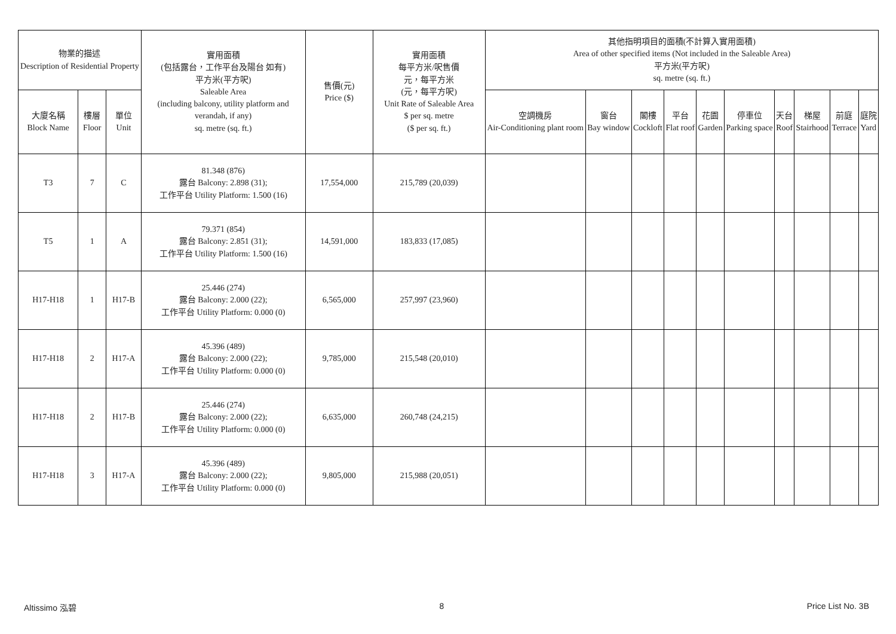| 物業的描述 Description of Residential Property | | | 實用面積 (包括露台，工作平台及陽台 如有) 平方米(平方呎) Saleable Area (including balcony, utility platform and verandah, if any) sq. metre (sq. ft.) | 售價(元) Price ($) | 實用面積 每平方米/呎售價 元，每平方米 (元，每平方呎) Unit Rate of Saleable Area $ per sq. metre ($ per sq. ft.) | 其他指明項目的面積(不計算入實用面積) Area of other specified items (Not included in the Saleable Area) 平方米(平方呎) sq. metre (sq. ft.) | | | | | | | | | |
| --- | --- | --- | --- | --- | --- | --- | --- | --- | --- | --- | --- | --- | --- | --- | --- |
| 大廈名稱 Block Name | 樓層 Floor | 單位 Unit | | | | 空調機房 Air-Conditioning plant room | 窗台 Bay window | 閣樓 Cockloft | 平台 Flat roof | 花園 Garden | 停車位 Parking space | 天台 Roof | 梯屋 Stairhood | 前庭 Terrace | 庭院 Yard |
| T3 | 7 | C | 81.348 (876) 露台 Balcony: 2.898 (31); 工作平台 Utility Platform: 1.500 (16) | 17,554,000 | 215,789 (20,039) | | | | | | | | | | |
| T5 | 1 | A | 79.371 (854) 露台 Balcony: 2.851 (31); 工作平台 Utility Platform: 1.500 (16) | 14,591,000 | 183,833 (17,085) | | | | | | | | | | |
| H17-H18 | 1 | H17-B | 25.446 (274) 露台 Balcony: 2.000 (22); 工作平台 Utility Platform: 0.000 (0) | 6,565,000 | 257,997 (23,960) | | | | | | | | | | |
| H17-H18 | 2 | H17-A | 45.396 (489) 露台 Balcony: 2.000 (22); 工作平台 Utility Platform: 0.000 (0) | 9,785,000 | 215,548 (20,010) | | | | | | | | | | |
| H17-H18 | 2 | H17-B | 25.446 (274) 露台 Balcony: 2.000 (22); 工作平台 Utility Platform: 0.000 (0) | 6,635,000 | 260,748 (24,215) | | | | | | | | | | |
| H17-H18 | 3 | H17-A | 45.396 (489) 露台 Balcony: 2.000 (22); 工作平台 Utility Platform: 0.000 (0) | 9,805,000 | 215,988 (20,051) | | | | | | | | | | |
Altissimo 泓碧 8 Price List No. 3B